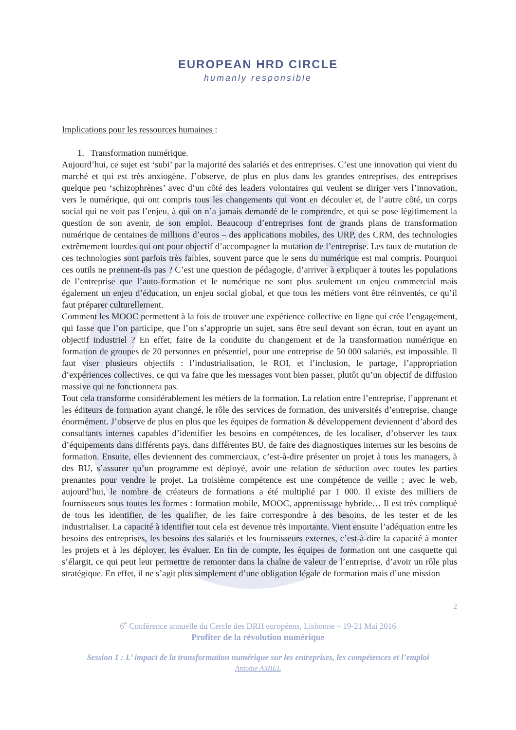EUROPEAN HRD CIRCLE
humanly responsible
Implications pour les ressources humaines :
1. Transformation numérique.
Aujourd’hui, ce sujet est ‘subi’ par la majorité des salariés et des entreprises. C’est une innovation qui vient du marché et qui est très anxiogène. J’observe, de plus en plus dans les grandes entreprises, des entreprises quelque peu ‘schizophrènes’ avec d’un côté des leaders volontaires qui veulent se diriger vers l’innovation, vers le numérique, qui ont compris tous les changements qui vont en découler et, de l’autre côté, un corps social qui ne voit pas l’enjeu, à qui on n’a jamais demandé de le comprendre, et qui se pose légitimement la question de son avenir, de son emploi. Beaucoup d’entreprises font de grands plans de transformation numérique de centaines de millions d’euros – des applications mobiles, des URP, des CRM, des technologies extrêmement lourdes qui ont pour objectif d’accompagner la mutation de l’entreprise. Les taux de mutation de ces technologies sont parfois très faibles, souvent parce que le sens du numérique est mal compris. Pourquoi ces outils ne prennent-ils pas ? C’est une question de pédagogie, d’arriver à expliquer à toutes les populations de l’entreprise que l’auto-formation et le numérique ne sont plus seulement un enjeu commercial mais également un enjeu d’éducation, un enjeu social global, et que tous les métiers vont être réinventés, ce qu’il faut préparer culturellement.
Comment les MOOC permettent à la fois de trouver une expérience collective en ligne qui crée l’engagement, qui fasse que l’on participe, que l’on s’approprie un sujet, sans être seul devant son écran, tout en ayant un objectif industriel ? En effet, faire de la conduite du changement et de la transformation numérique en formation de groupes de 20 personnes en présentiel, pour une entreprise de 50 000 salariés, est impossible. Il faut viser plusieurs objectifs : l’industrialisation, le ROI, et l’inclusion, le partage, l’appropriation d’expériences collectives, ce qui va faire que les messages vont bien passer, plutôt qu’un objectif de diffusion massive qui ne fonctionnera pas.
Tout cela transforme considérablement les métiers de la formation. La relation entre l’entreprise, l’apprenant et les éditeurs de formation ayant changé, le rôle des services de formation, des universités d’entreprise, change énormément. J’observe de plus en plus que les équipes de formation & développement deviennent d’abord des consultants internes capables d’identifier les besoins en compétences, de les localiser, d’observer les taux d’équipements dans différents pays, dans différentes BU, de faire des diagnostiques internes sur les besoins de formation. Ensuite, elles deviennent des commerciaux, c’est-à-dire présenter un projet à tous les managers, à des BU, s’assurer qu’un programme est déployé, avoir une relation de séduction avec toutes les parties prenantes pour vendre le projet. La troisième compétence est une compétence de veille ; avec le web, aujourd’hui, le nombre de créateurs de formations a été multiplié par 1 000. Il existe des milliers de fournisseurs sous toutes les formes : formation mobile, MOOC, apprentissage hybride… Il est très compliqué de tous les identifier, de les qualifier, de les faire correspondre à des besoins, de les tester et de les industrialiser. La capacité à identifier tout cela est devenue très importante. Vient ensuite l’adéquation entre les besoins des entreprises, les besoins des salariés et les fournisseurs externes, c’est-à-dire la capacité à monter les projets et à les déployer, les évaluer. En fin de compte, les équipes de formation ont une casquette qui s’élargit, ce qui peut leur permettre de remonter dans la chaîne de valeur de l’entreprise, d’avoir un rôle plus stratégique. En effet, il ne s’agit plus simplement d’une obligation légale de formation mais d’une mission
2
6<sup>e</sup> Conférence annuelle du Cercle des DRH européens, Lisbonne – 19-21 Mai 2016
Profiter de la révolution numérique
Session 1 : L’ impact de la transformation numérique sur les entreprises, les compétences et l’emploi
Antoine AMIEL